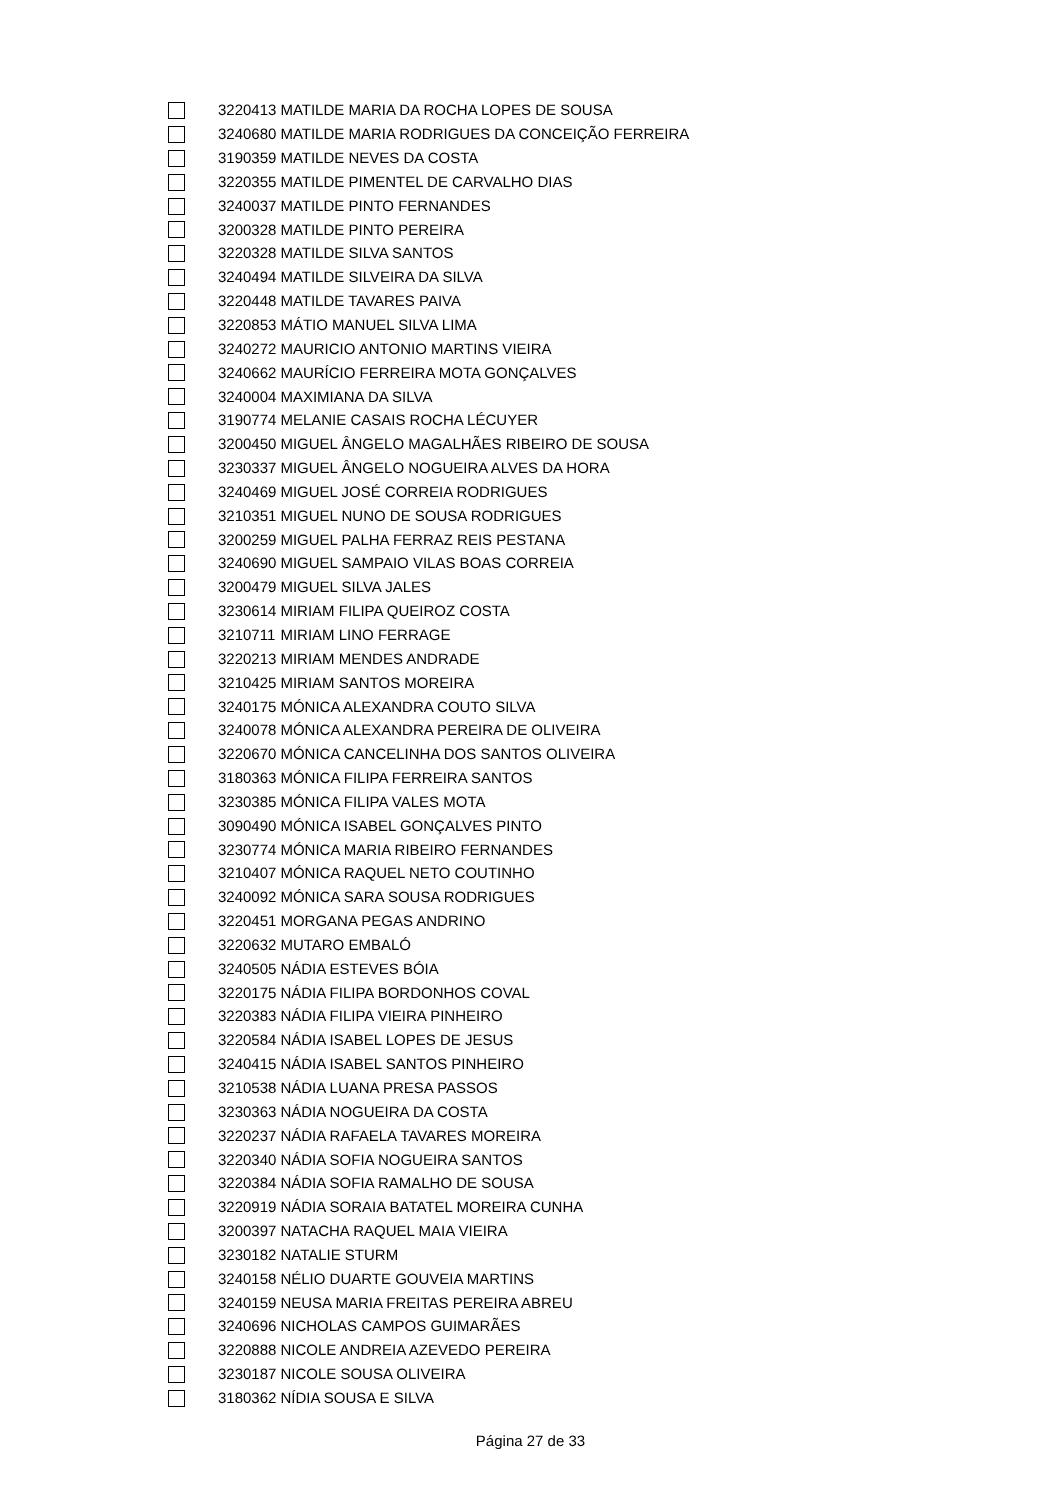| | 3220413 | MATILDE MARIA DA ROCHA LOPES DE SOUSA |
| | 3240680 | MATILDE MARIA RODRIGUES DA CONCEIÇÃO FERREIRA |
| | 3190359 | MATILDE NEVES DA COSTA |
| | 3220355 | MATILDE PIMENTEL DE CARVALHO DIAS |
| | 3240037 | MATILDE PINTO FERNANDES |
| | 3200328 | MATILDE PINTO PEREIRA |
| | 3220328 | MATILDE SILVA SANTOS |
| | 3240494 | MATILDE SILVEIRA DA SILVA |
| | 3220448 | MATILDE TAVARES PAIVA |
| | 3220853 | MÁTIO MANUEL SILVA LIMA |
| | 3240272 | MAURICIO ANTONIO MARTINS VIEIRA |
| | 3240662 | MAURÍCIO FERREIRA MOTA GONÇALVES |
| | 3240004 | MAXIMIANA DA SILVA |
| | 3190774 | MELANIE CASAIS ROCHA LÉCUYER |
| | 3200450 | MIGUEL ÂNGELO MAGALHÃES RIBEIRO DE SOUSA |
| | 3230337 | MIGUEL ÂNGELO NOGUEIRA ALVES DA HORA |
| | 3240469 | MIGUEL JOSÉ CORREIA RODRIGUES |
| | 3210351 | MIGUEL NUNO DE SOUSA RODRIGUES |
| | 3200259 | MIGUEL PALHA FERRAZ REIS PESTANA |
| | 3240690 | MIGUEL SAMPAIO VILAS BOAS CORREIA |
| | 3200479 | MIGUEL SILVA JALES |
| | 3230614 | MIRIAM FILIPA QUEIROZ COSTA |
| | 3210711 | MIRIAM LINO FERRAGE |
| | 3220213 | MIRIAM MENDES ANDRADE |
| | 3210425 | MIRIAM SANTOS MOREIRA |
| | 3240175 | MÓNICA ALEXANDRA COUTO SILVA |
| | 3240078 | MÓNICA ALEXANDRA PEREIRA DE OLIVEIRA |
| | 3220670 | MÓNICA CANCELINHA DOS SANTOS OLIVEIRA |
| | 3180363 | MÓNICA FILIPA FERREIRA SANTOS |
| | 3230385 | MÓNICA FILIPA VALES MOTA |
| | 3090490 | MÓNICA ISABEL GONÇALVES PINTO |
| | 3230774 | MÓNICA MARIA RIBEIRO FERNANDES |
| | 3210407 | MÓNICA RAQUEL NETO COUTINHO |
| | 3240092 | MÓNICA SARA SOUSA RODRIGUES |
| | 3220451 | MORGANA PEGAS ANDRINO |
| | 3220632 | MUTARO EMBALÓ |
| | 3240505 | NÁDIA ESTEVES BÓIA |
| | 3220175 | NÁDIA FILIPA BORDONHOS COVAL |
| | 3220383 | NÁDIA FILIPA VIEIRA PINHEIRO |
| | 3220584 | NÁDIA ISABEL LOPES DE JESUS |
| | 3240415 | NÁDIA ISABEL SANTOS PINHEIRO |
| | 3210538 | NÁDIA LUANA PRESA PASSOS |
| | 3230363 | NÁDIA NOGUEIRA DA COSTA |
| | 3220237 | NÁDIA RAFAELA TAVARES MOREIRA |
| | 3220340 | NÁDIA SOFIA NOGUEIRA SANTOS |
| | 3220384 | NÁDIA SOFIA RAMALHO DE SOUSA |
| | 3220919 | NÁDIA SORAIA BATATEL MOREIRA CUNHA |
| | 3200397 | NATACHA RAQUEL MAIA VIEIRA |
| | 3230182 | NATALIE STURM |
| | 3240158 | NÉLIO DUARTE GOUVEIA MARTINS |
| | 3240159 | NEUSA MARIA FREITAS PEREIRA ABREU |
| | 3240696 | NICHOLAS CAMPOS GUIMARÃES |
| | 3220888 | NICOLE ANDREIA AZEVEDO PEREIRA |
| | 3230187 | NICOLE SOUSA OLIVEIRA |
| | 3180362 | NÍDIA SOUSA E SILVA |
Página 27 de 33